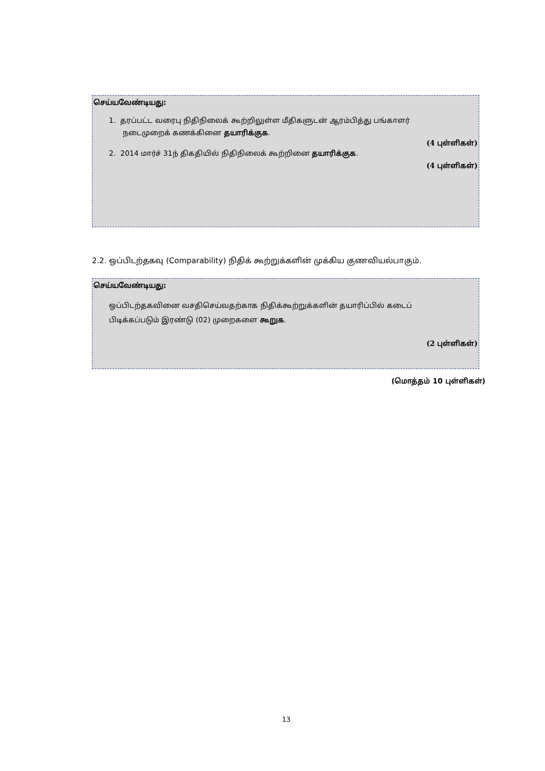செய்யவேண்டியது:
1. தரப்பட்ட வரைபு நிதிநிலைக் கூற்றிலுள்ள மீதிகளுடன் ஆரம்பித்து பங்காளர்
நடைமுறைக் கணக்கினை தயாரிக்குக.
(4 புள்ளிகள்)
2. 2014 மார்ச் 31ந் திகதியில் நிதிநிலைக் கூற்றினை தயாரிக்குக.
(4 புள்ளிகள்)
2.2. ஒப்பிடற்தகவு (Comparability) நிதிக் கூற்றுக்களின் முக்கிய குணவியல்பாகும்.
செய்யவேண்டியது:
ஒப்பிடற்தகவினை வசதிசெய்வதற்காக நிதிக்கூற்றுக்களின் தயாரிப்பில் கடைப் பிடிக்கப்படும் இரண்டு (02) முறைகளை கூறுக.
(2 புள்ளிகள்)
(மொத்தம் 10 புள்ளிகள்)
13